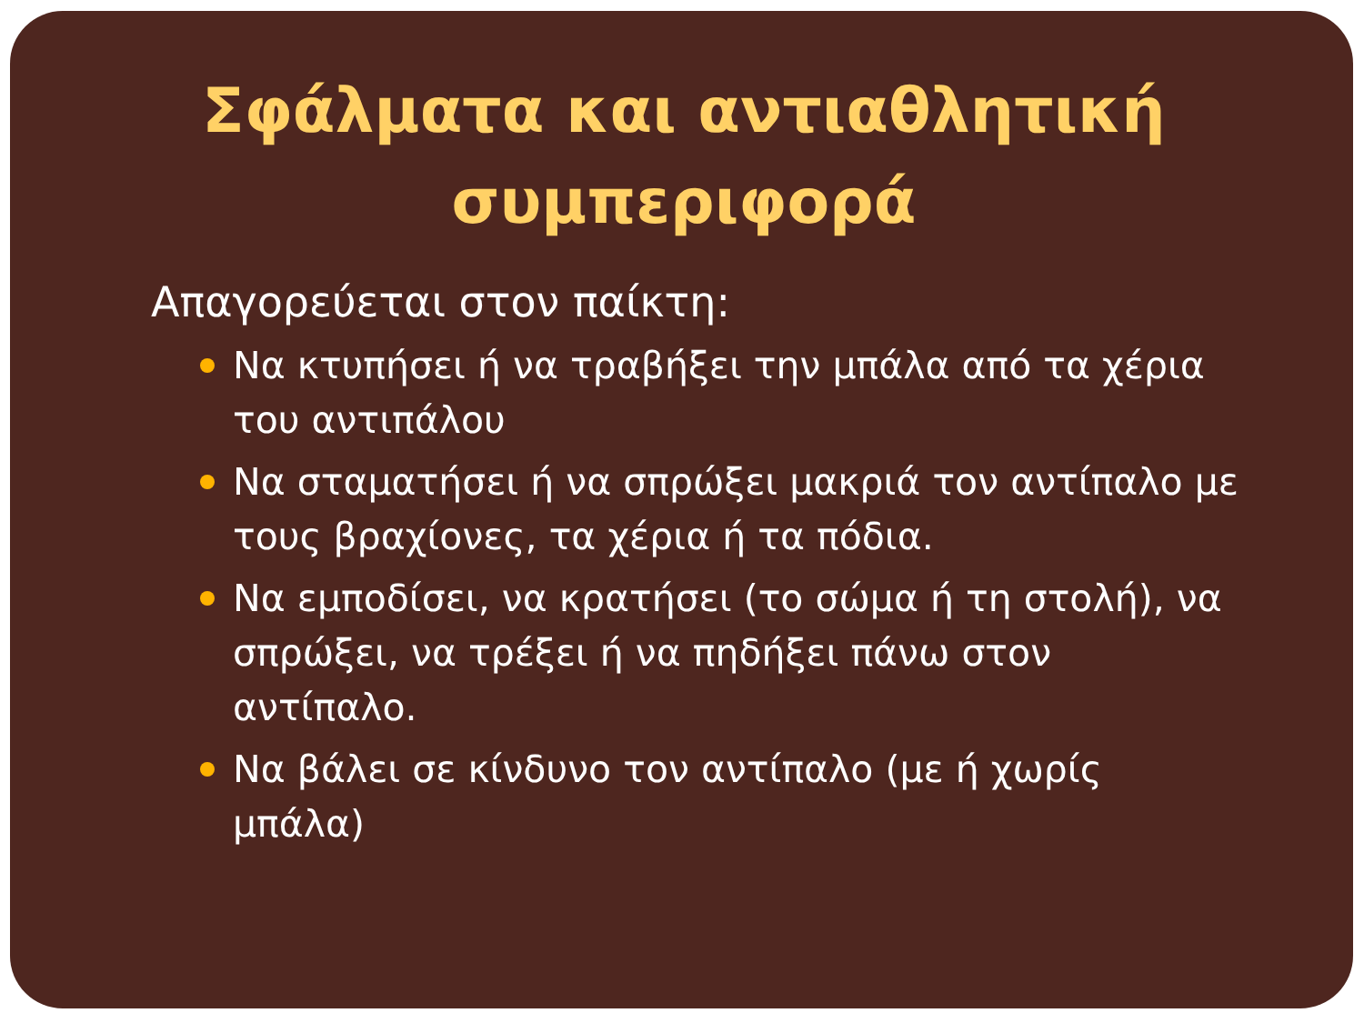Σφάλματα και αντιαθλητική
συμπεριφορά
Απαγορεύεται στον παίκτη:
Να κτυπήσει ή να τραβήξει την μπάλα από τα χέρια του αντιπάλου
Να σταματήσει ή να σπρώξει μακριά τον αντίπαλο με τους βραχίονες, τα χέρια ή τα πόδια.
Να εμποδίσει, να κρατήσει (το σώμα ή τη στολή), να σπρώξει, να τρέξει ή να πηδήξει πάνω στον αντίπαλο.
Να βάλει σε κίνδυνο τον αντίπαλο (με ή χωρίς μπάλα)